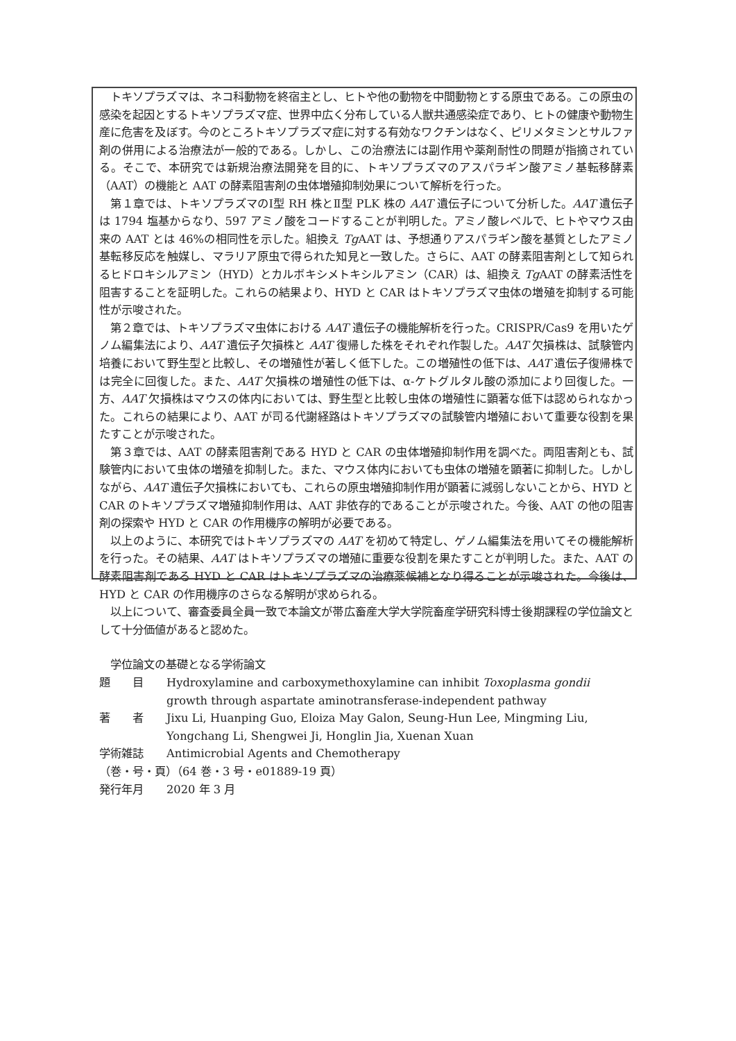トキソプラズマは、ネコ科動物を終宿主とし、ヒトや他の動物を中間動物とする原虫である。この原虫の感染を起因とするトキソプラズマ症、世界中広く分布している人獣共通感染症であり、ヒトの健康や動物生産に危害を及ぼす。今のところトキソプラズマ症に対する有効なワクチンはなく、ピリメタミンとサルファ剤の併用による治療法が一般的である。しかし、この治療法には副作用や薬剤耐性の問題が指摘されている。そこで、本研究では新規治療法開発を目的に、トキソプラズマのアスパラギン酸アミノ基転移酵素（AAT）の機能と AAT の酵素阻害剤の虫体増殖抑制効果について解析を行った。
第１章では、トキソプラズマのⅠ型 RH 株とⅡ型 PLK 株の AAT 遺伝子について分析した。AAT 遺伝子は 1794 塩基からなり、597 アミノ酸をコードすることが判明した。アミノ酸レベルで、ヒトやマウス由来の AAT とは 46%の相同性を示した。組換え Tg AAT は、予想通りアスパラギン酸を基質としたアミノ基転移反応を触媒し、マラリア原虫で得られた知見と一致した。さらに、AAT の酵素阻害剤として知られるヒドロキシルアミン（HYD）とカルボキシメトキシルアミン（CAR）は、組換え Tg AAT の酵素活性を阻害することを証明した。これらの結果より、HYD と CAR はトキソプラズマ虫体の増殖を抑制する可能性が示唆された。
第２章では、トキソプラズマ虫体における AAT 遺伝子の機能解析を行った。CRISPR/Cas9 を用いたゲノム編集法により、AAT 遺伝子欠損株と AAT 復帰した株をそれぞれ作製した。AAT 欠損株は、試験管内培養において野生型と比較し、その増殖性が著しく低下した。この増殖性の低下は、AAT 遺伝子復帰株では完全に回復した。また、AAT 欠損株の増殖性の低下は、α-ケトグルタル酸の添加により回復した。一方、AAT 欠損株はマウスの体内においては、野生型と比較し虫体の増殖性に顕著な低下は認められなかった。これらの結果により、AAT が司る代謝経路はトキソプラズマの試験管内増殖において重要な役割を果たすことが示唆された。
第３章では、AAT の酵素阻害剤である HYD と CAR の虫体増殖抑制作用を調べた。両阻害剤とも、試験管内において虫体の増殖を抑制した。また、マウス体内においても虫体の増殖を顕著に抑制した。しかしながら、AAT 遺伝子欠損株においても、これらの原虫増殖抑制作用が顕著に減弱しないことから、HYD と CAR のトキソプラズマ増殖抑制作用は、AAT 非依存的であることが示唆された。今後、AAT の他の阻害剤の探索や HYD と CAR の作用機序の解明が必要である。
以上のように、本研究ではトキソプラズマの AAT を初めて特定し、ゲノム編集法を用いてその機能解析を行った。その結果、AAT はトキソプラズマの増殖に重要な役割を果たすことが判明した。また、AAT の酵素阻害剤である HYD と CAR はトキソプラズマの治療薬候補となり得ることが示唆された。今後は、HYD と CAR の作用機序のさらなる解明が求められる。
以上について、審査委員全員一致で本論文が帯広畜産大学大学院畜産学研究科博士後期課程の学位論文として十分価値があると認めた。
学位論文の基礎となる学術論文
題　　目 Hydroxylamine and carboxymethoxylamine can inhibit Toxoplasma gondii growth through aspartate aminotransferase-independent pathway
著　　者 Jixu Li, Huanping Guo, Eloiza May Galon, Seung-Hun Lee, Mingming Liu, Yongchang Li, Shengwei Ji, Honglin Jia, Xuenan Xuan
学術雑誌 Antimicrobial Agents and Chemotherapy
（巻・号・頁）（64 巻・3 号・e01889-19 頁）
発行年月 2020 年 3 月